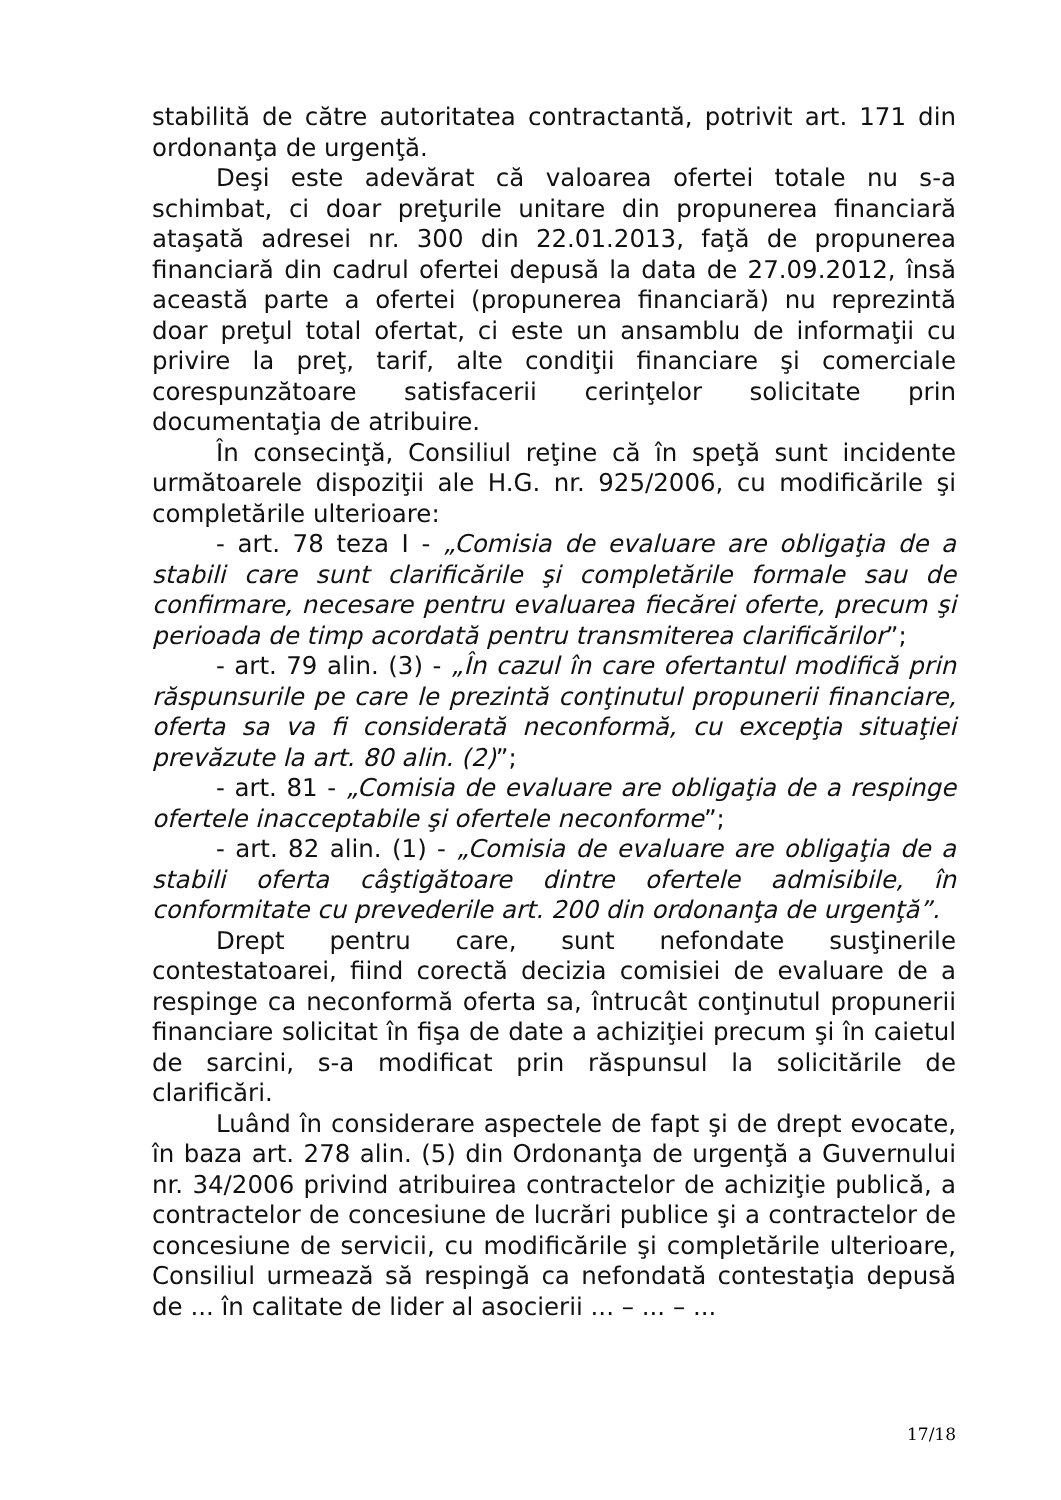stabilită de către autoritatea contractantă, potrivit art. 171 din ordonanţa de urgenţă.
Deşi este adevărat că valoarea ofertei totale nu s-a schimbat, ci doar preţurile unitare din propunerea financiară ataşată adresei nr. 300 din 22.01.2013, faţă de propunerea financiară din cadrul ofertei depusă la data de 27.09.2012, însă această parte a ofertei (propunerea financiară) nu reprezintă doar preţul total ofertat, ci este un ansamblu de informaţii cu privire la preţ, tarif, alte condiţii financiare şi comerciale corespunzătoare satisfacerii cerinţelor solicitate prin documentaţia de atribuire.
În consecinţă, Consiliul reţine că în speţă sunt incidente următoarele dispoziţii ale H.G. nr. 925/2006, cu modificările şi completările ulterioare:
- art. 78 teza I - „Comisia de evaluare are obligaţia de a stabili care sunt clarificările şi completările formale sau de confirmare, necesare pentru evaluarea fiecărei oferte, precum şi perioada de timp acordată pentru transmiterea clarificărilor”;
- art. 79 alin. (3) - „În cazul în care ofertantul modifică prin răspunsurile pe care le prezintă conţinutul propunerii financiare, oferta sa va fi considerată neconformă, cu excepţia situaţiei prevăzute la art. 80 alin. (2)”;
- art. 81 - „Comisia de evaluare are obligaţia de a respinge ofertele inacceptabile şi ofertele neconforme”;
- art. 82 alin. (1) - „Comisia de evaluare are obligaţia de a stabili oferta câştigătoare dintre ofertele admisibile, în conformitate cu prevederile art. 200 din ordonanţa de urgenţă”.
Drept pentru care, sunt nefondate susţinerile contestatoarei, fiind corectă decizia comisiei de evaluare de a respinge ca neconformă oferta sa, întrucât conţinutul propunerii financiare solicitat în fişa de date a achiziţiei precum şi în caietul de sarcini, s-a modificat prin răspunsul la solicitările de clarificări.
Luând în considerare aspectele de fapt şi de drept evocate, în baza art. 278 alin. (5) din Ordonanţa de urgenţă a Guvernului nr. 34/2006 privind atribuirea contractelor de achiziţie publică, a contractelor de concesiune de lucrări publice şi a contractelor de concesiune de servicii, cu modificările şi completările ulterioare, Consiliul urmează să respingă ca nefondată contestaţia depusă de ... în calitate de lider al asocierii ... – ... – ...
17/18